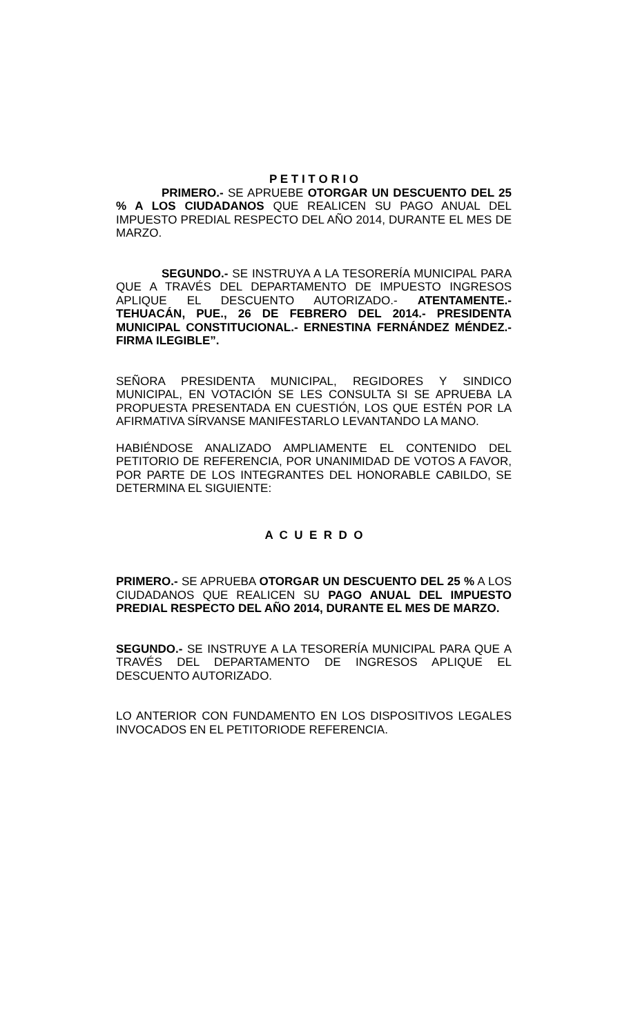P E T I T O R I O
PRIMERO.- SE APRUEBE OTORGAR UN DESCUENTO DEL 25 % A LOS CIUDADANOS QUE REALICEN SU PAGO ANUAL DEL IMPUESTO PREDIAL RESPECTO DEL AÑO 2014, DURANTE EL MES DE MARZO.
SEGUNDO.- SE INSTRUYA A LA TESORERÍA MUNICIPAL PARA QUE A TRAVÉS DEL DEPARTAMENTO DE IMPUESTO INGRESOS APLIQUE EL DESCUENTO AUTORIZADO.- ATENTAMENTE.- TEHUACÁN, PUE., 26 DE FEBRERO DEL 2014.- PRESIDENTA MUNICIPAL CONSTITUCIONAL.- ERNESTINA FERNÁNDEZ MÉNDEZ.- FIRMA ILEGIBLE”.
SEÑORA PRESIDENTA MUNICIPAL, REGIDORES Y SINDICO MUNICIPAL, EN VOTACIÓN SE LES CONSULTA SI SE APRUEBA LA PROPUESTA PRESENTADA EN CUESTIÓN, LOS QUE ESTÉN POR LA AFIRMATIVA SÍRVANSE MANIFESTARLO LEVANTANDO LA MANO.
HABIÉNDOSE ANALIZADO AMPLIAMENTE EL CONTENIDO DEL PETITORIO DE REFERENCIA, POR UNANIMIDAD DE VOTOS A FAVOR, POR PARTE DE LOS INTEGRANTES DEL HONORABLE CABILDO, SE DETERMINA EL SIGUIENTE:
A C U E R D O
PRIMERO.- SE APRUEBA OTORGAR UN DESCUENTO DEL 25 % A LOS CIUDADANOS QUE REALICEN SU PAGO ANUAL DEL IMPUESTO PREDIAL RESPECTO DEL AÑO 2014, DURANTE EL MES DE MARZO.
SEGUNDO.- SE INSTRUYE A LA TESORERÍA MUNICIPAL PARA QUE A TRAVÉS DEL DEPARTAMENTO DE INGRESOS APLIQUE EL DESCUENTO AUTORIZADO.
LO ANTERIOR CON FUNDAMENTO EN LOS DISPOSITIVOS LEGALES INVOCADOS EN EL PETITORIODE REFERENCIA.